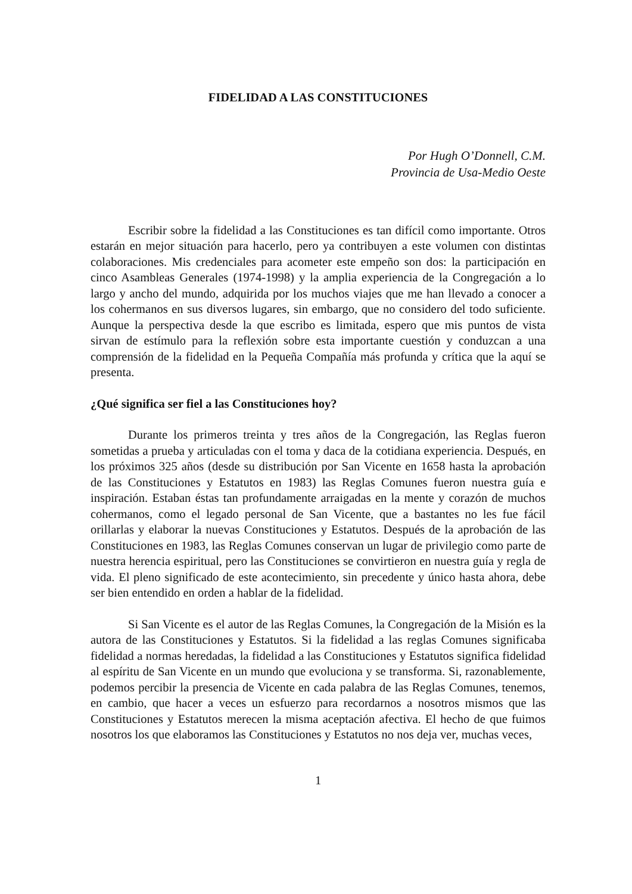FIDELIDAD A LAS CONSTITUCIONES
Por Hugh O’Donnell, C.M.
Provincia de Usa-Medio Oeste
Escribir sobre la fidelidad a las Constituciones es tan difícil como importante. Otros estarán en mejor situación para hacerlo, pero ya contribuyen a este volumen con distintas colaboraciones. Mis credenciales para acometer este empeño son dos: la participación en cinco Asambleas Generales (1974-1998) y la amplia experiencia de la Congregación a lo largo y ancho del mundo, adquirida por los muchos viajes que me han llevado a conocer a los cohermanos en sus diversos lugares, sin embargo, que no considero del todo suficiente. Aunque la perspectiva desde la que escribo es limitada, espero que mis puntos de vista sirvan de estímulo para la reflexión sobre esta importante cuestión y conduzcan a una comprensión de la fidelidad en la Pequeña Compañía más profunda y crítica que la aquí se presenta.
¿Qué significa ser fiel a las Constituciones hoy?
Durante los primeros treinta y tres años de la Congregación, las Reglas fueron sometidas a prueba y articuladas con el toma y daca de la cotidiana experiencia. Después, en los próximos 325 años (desde su distribución por San Vicente en 1658 hasta la aprobación de las Constituciones y Estatutos en 1983) las Reglas Comunes fueron nuestra guía e inspiración. Estaban éstas tan profundamente arraigadas en la mente y corazón de muchos cohermanos, como el legado personal de San Vicente, que a bastantes no les fue fácil orillarlas y elaborar la nuevas Constituciones y Estatutos. Después de la aprobación de las Constituciones en 1983, las Reglas Comunes conservan un lugar de privilegio como parte de nuestra herencia espiritual, pero las Constituciones se convirtieron en nuestra guía y regla de vida. El pleno significado de este acontecimiento, sin precedente y único hasta ahora, debe ser bien entendido en orden a hablar de la fidelidad.
Si San Vicente es el autor de las Reglas Comunes, la Congregación de la Misión es la autora de las Constituciones y Estatutos. Si la fidelidad a las reglas Comunes significaba fidelidad a normas heredadas, la fidelidad a las Constituciones y Estatutos significa fidelidad al espíritu de San Vicente en un mundo que evoluciona y se transforma. Si, razonablemente, podemos percibir la presencia de Vicente en cada palabra de las Reglas Comunes, tenemos, en cambio, que hacer a veces un esfuerzo para recordarnos a nosotros mismos que las Constituciones y Estatutos merecen la misma aceptación afectiva. El hecho de que fuimos nosotros los que elaboramos las Constituciones y Estatutos no nos deja ver, muchas veces,
1